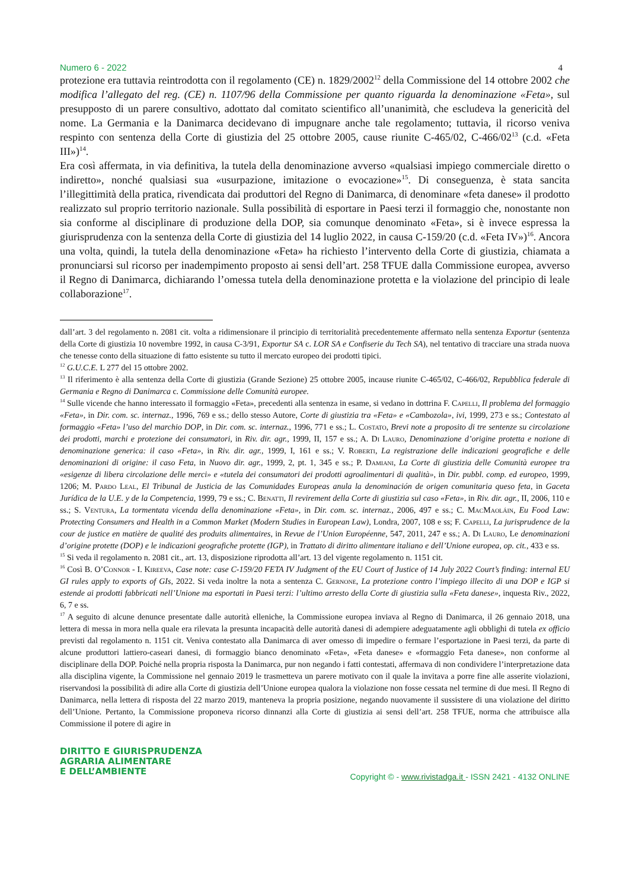Numero 6 - 2022 4
protezione era tuttavia reintrodotta con il regolamento (CE) n. 1829/2002<sup>12</sup> della Commissione del 14 ottobre 2002 che modifica l’allegato del reg. (CE) n. 1107/96 della Commissione per quanto riguarda la denominazione «Feta», sul presupposto di un parere consultivo, adottato dal comitato scientifico all’unanimità, che escludeva la genericità del nome. La Germania e la Danimarca decidevano di impugnare anche tale regolamento; tuttavia, il ricorso veniva respinto con sentenza della Corte di giustizia del 25 ottobre 2005, cause riunite C-465/02, C-466/02<sup>13</sup> (c.d. «Feta III»)<sup>14</sup>.
Era così affermata, in via definitiva, la tutela della denominazione avverso «qualsiasi impiego commerciale diretto o indiretto», nonché qualsiasi sua «usurpazione, imitazione o evocazione»<sup>15</sup>. Di conseguenza, è stata sancita l’illegittimità della pratica, rivendicata dai produttori del Regno di Danimarca, di denominare «feta danese» il prodotto realizzato sul proprio territorio nazionale. Sulla possibilità di esportare in Paesi terzi il formaggio che, nonostante non sia conforme al disciplinare di produzione della DOP, sia comunque denominato «Feta», si è invece espressa la giurisprudenza con la sentenza della Corte di giustizia del 14 luglio 2022, in causa C-159/20 (c.d. «Feta IV»)<sup>16</sup>. Ancora una volta, quindi, la tutela della denominazione «Feta» ha richiesto l’intervento della Corte di giustizia, chiamata a pronunciarsi sul ricorso per inadempimento proposto ai sensi dell’art. 258 TFUE dalla Commissione europea, avverso il Regno di Danimarca, dichiarando l’omessa tutela della denominazione protetta e la violazione del principio di leale collaborazione<sup>17</sup>.
dall’art. 3 del regolamento n. 2081 cit. volta a ridimensionare il principio di territorialità precedentemente affermato nella sentenza Exportur (sentenza della Corte di giustizia 10 novembre 1992, in causa C-3/91, Exportur SA c. LOR SA e Confiserie du Tech SA), nel tentativo di tracciare una strada nuova che tenesse conto della situazione di fatto esistente su tutto il mercato europeo dei prodotti tipici.
<sup>12</sup> G.U.C.E. L 277 del 15 ottobre 2002.
<sup>13</sup> Il riferimento è alla sentenza della Corte di giustizia (Grande Sezione) 25 ottobre 2005, incause riunite C-465/02, C-466/02, Repubblica federale di Germania e Regno di Danimarca c. Commissione delle Comunità europee.
<sup>14</sup> Sulle vicende che hanno interessato il formaggio «Feta», precedenti alla sentenza in esame, si vedano in dottrina F. Capelli, Il problema del formaggio «Feta», in Dir. com. sc. internaz., 1996, 769 e ss.; dello stesso Autore, Corte di giustizia tra «Feta» e «Cambozola», ivi, 1999, 273 e ss.; Contestato al formaggio «Feta» l’uso del marchio DOP, in Dir. com. sc. internaz., 1996, 771 e ss.; L. Costato, Brevi note a proposito di tre sentenze su circolazione dei prodotti, marchi e protezione dei consumatori, in Riv. dir. agr., 1999, II, 157 e ss.; A. Di Lauro, Denominazione d’origine protetta e nozione di denominazione generica: il caso «Feta», in Riv. dir. agr., 1999, I, 161 e ss.; V. Roberti, La registrazione delle indicazioni geografiche e delle denominazioni di origine: il caso Feta, in Nuovo dir. agr., 1999, 2, pt. 1, 345 e ss.; P. Damiani, La Corte di giustizia delle Comunità europee tra «esigenze di libera circolazione delle merci» e «tutela dei consumatori dei prodotti agroalimentari di qualità», in Dir. pubbl. comp. ed europeo, 1999, 1206; M. Pardo Leal, El Tribunal de Justicia de las Comunidades Europeas anula la denominación de origen comunitaria queso feta, in Gaceta Jurídica de la U.E. y de la Competencia, 1999, 79 e ss.; C. Benatti, Il revirement della Corte di giustizia sul caso «Feta», in Riv. dir. agr., II, 2006, 110 e ss.; S. Ventura, La tormentata vicenda della denominazione «Feta», in Dir. com. sc. internaz., 2006, 497 e ss.; C. MacMaoláin, Eu Food Law: Protecting Consumers and Health in a Common Market (Modern Studies in European Law), Londra, 2007, 108 e ss; F. Capelli, La jurisprudence de la cour de justice en matière de qualité des produits alimentaires, in Revue de l’Union Européenne, 547, 2011, 247 e ss.; A. Di Lauro, Le denominazioni d’origine protette (DOP) e le indicazioni geografiche protette (IGP), in Trattato di diritto alimentare italiano e dell’Unione europea, op. cit., 433 e ss.
<sup>15</sup> Si veda il regolamento n. 2081 cit., art. 13, disposizione riprodotta all’art. 13 del vigente regolamento n. 1151 cit.
<sup>16</sup> Così B. O’Connor - I. Kireeva, Case note: case C-159/20 FETA IV Judgment of the EU Court of Justice of 14 July 2022 Court’s finding: internal EU GI rules apply to exports of GIs, 2022. Si veda inoltre la nota a sentenza C. Gernone, La protezione contro l’impiego illecito di una DOP e IGP si estende ai prodotti fabbricati nell’Unione ma esportati in Paesi terzi: l’ultimo arresto della Corte di giustizia sulla «Feta danese», inquesta Riv., 2022, 6, 7 e ss.
<sup>17</sup> A seguito di alcune denunce presentate dalle autorità elleniche, la Commissione europea inviava al Regno di Danimarca, il 26 gennaio 2018, una lettera di messa in mora nella quale era rilevata la presunta incapacità delle autorità danesi di adempiere adeguatamente agli obblighi di tutela ex officio previsti dal regolamento n. 1151 cit. Veniva contestato alla Danimarca di aver omesso di impedire o fermare l’esportazione in Paesi terzi, da parte di alcune produttori lattiero-caseari danesi, di formaggio bianco denominato «Feta», «Feta danese» e «formaggio Feta danese», non conforme al disciplinare della DOP. Poiché nella propria risposta la Danimarca, pur non negando i fatti contestati, affermava di non condividere l’interpretazione data alla disciplina vigente, la Commissione nel gennaio 2019 le trasmetteva un parere motivato con il quale la invitava a porre fine alle asserite violazioni, riservandosi la possibilità di adire alla Corte di giustizia dell’Unione europea qualora la violazione non fosse cessata nel termine di due mesi. Il Regno di Danimarca, nella lettera di risposta del 22 marzo 2019, manteneva la propria posizione, negando nuovamente il sussistere di una violazione del diritto dell’Unione. Pertanto, la Commissione proponeva ricorso dinnanzi alla Corte di giustizia ai sensi dell’art. 258 TFUE, norma che attribuisce alla Commissione il potere di agire in
DIRITTO E GIURISPRUDENZA
AGRARIA ALIMENTARE
E DELL’AMBIENTE
Copyright © - www.rivistadga.it - ISSN 2421 - 4132 ONLINE